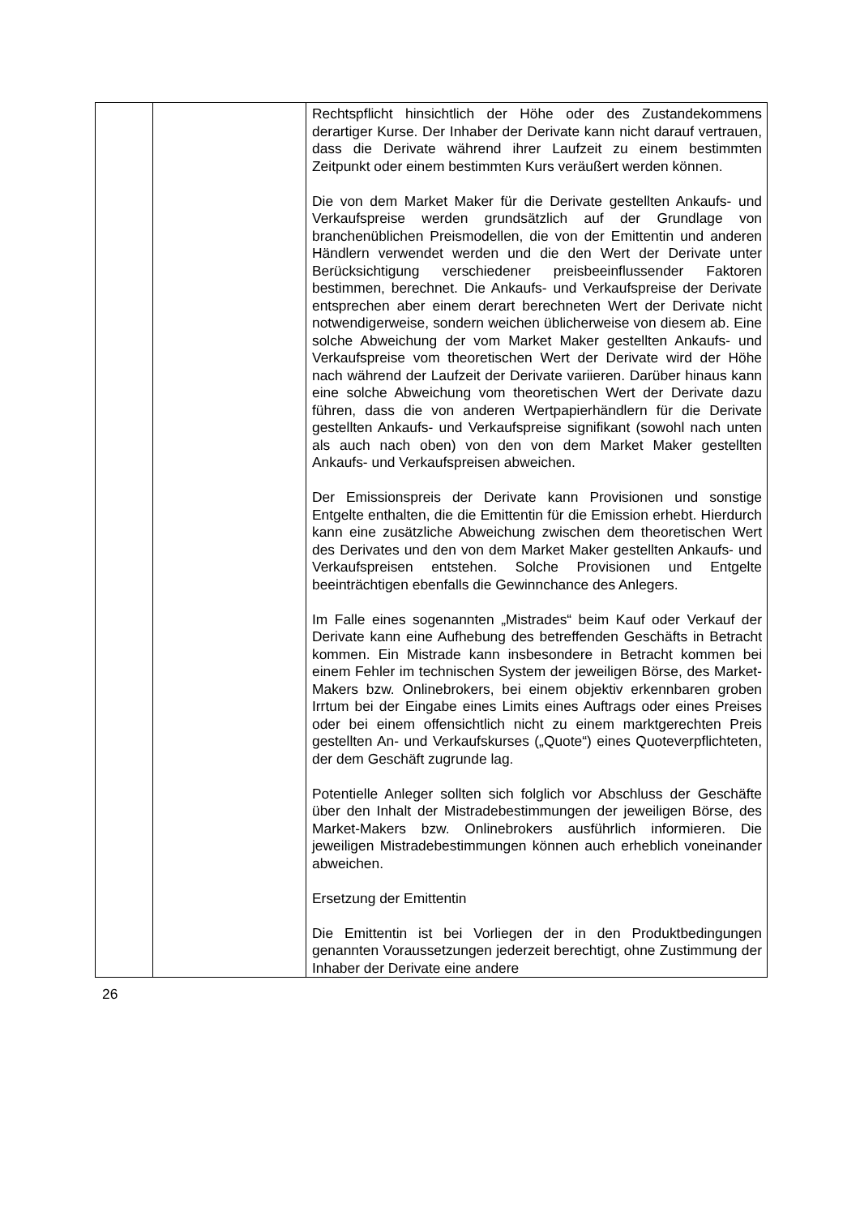| | | Rechtspflicht hinsichtlich der Höhe oder des Zustande­kommens derartiger Kurse. Der Inhaber der Derivate kann nicht darauf vertrauen, dass die Derivate während ihrer Laufzeit zu einem bestimmten Zeitpunkt oder einem be­stimmten Kurs veräußert werden können. Die von dem Market Maker für die Derivate gestellten Ankaufs- und Verkaufspreise werden grundsätzlich auf der Grundlage von branchenüblichen Preismodellen, die von der Emittentin und anderen Händlern verwendet werden und die den Wert der Derivate unter Berücksichtigung verschiedener preisbeeinflussender Faktoren bestimmen, berechnet. Die Ankaufs- und Verkaufspreise der Derivate entsprechen aber einem derart berechneten Wert der Derivate nicht notwendigerweise, sondern weichen üblicherweise von diesem ab. Eine solche Abweichung der vom Market Maker gestellten Ankaufs- und Verkaufspreise vom theoretischen Wert der Derivate wird der Höhe nach während der Laufzeit der Derivate variieren. Darüber hinaus kann eine solche Abweichung vom theoretischen Wert der Derivate dazu führen, dass die von anderen Wertpapierhändlern für die Derivate gestellten Ankaufs- und Verkaufspreise signifikant (sowohl nach unten als auch nach oben) von den von dem Market Maker gestellten Ankaufs- und Verkaufspreisen abweichen. Der Emissionspreis der Derivate kann Provisionen und sonstige Entgelte enthalten, die die Emittentin für die Emission erhebt. Hierdurch kann eine zusätzliche Abweichung zwischen dem theoretischen Wert des Derivates und den von dem Market Maker gestellten Ankaufs- und Verkaufspreisen entstehen. Solche Provisionen und Entgelte beeinträchtigen ebenfalls die Gewinnchance des Anlegers. Im Falle eines sogenannten „Mistrades“ beim Kauf oder Verkauf der Derivate kann eine Aufhebung des betreffenden Geschäfts in Betracht kommen. Ein Mistrade kann insbesondere in Betracht kommen bei einem Fehler im technischen System der jeweiligen Börse, des Market-Makers bzw. Onlinebrokers, bei einem objektiv erkennbaren groben Irrtum bei der Eingabe eines Limits eines Auftrags oder eines Preises oder bei einem offensichtlich nicht zu einem marktgerechten Preis gestellten An- und Verkaufskurses („Quote“) eines Quoteverpflichteten, der dem Geschäft zugrunde lag. Potentielle Anleger sollten sich folglich vor Abschluss der Geschäfte über den Inhalt der Mistradebestimmungen der jeweiligen Börse, des Market-Makers bzw. Onlinebrokers ausführlich informieren. Die jeweiligen Mistradebestimmungen können auch erheblich voneinander abweichen. Ersetzung der Emittentin Die Emittentin ist bei Vorliegen der in den Produktbedingungen genannten Voraussetzungen jederzeit berechtigt, ohne Zustimmung der Inhaber der Derivate eine andere |
26